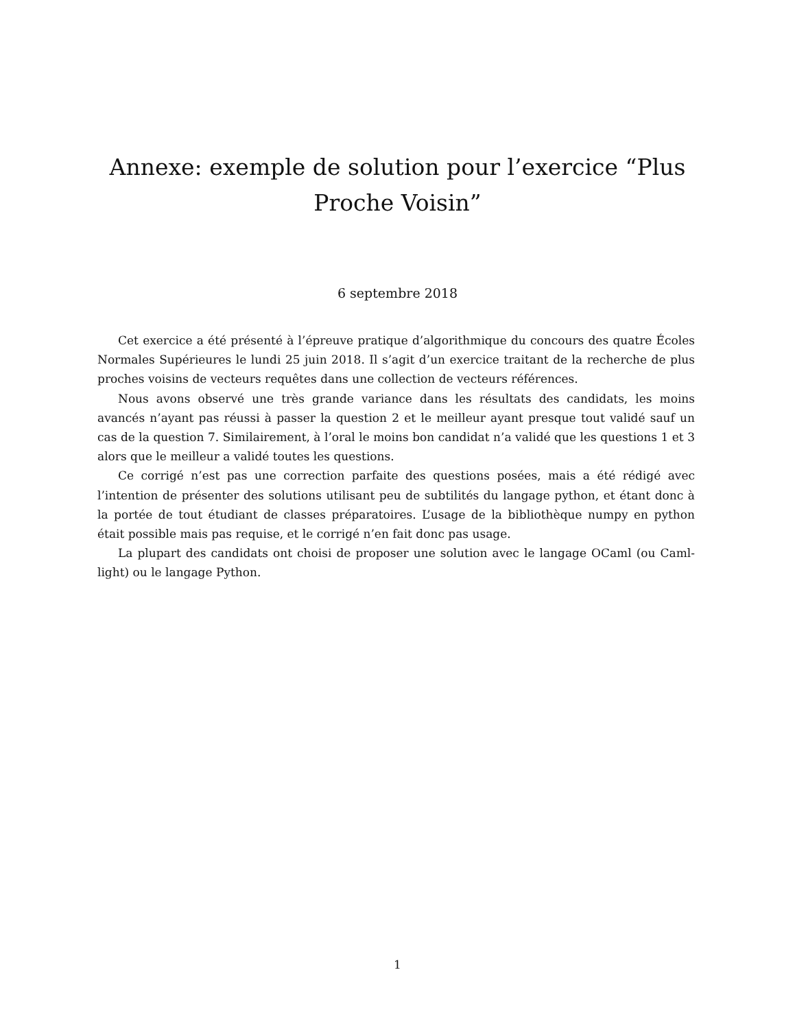Annexe: exemple de solution pour l’exercice “Plus Proche Voisin”
6 septembre 2018
Cet exercice a été présenté à l’épreuve pratique d’algorithmique du concours des quatre Écoles Normales Supérieures le lundi 25 juin 2018. Il s’agit d’un exercice traitant de la recherche de plus proches voisins de vecteurs requêtes dans une collection de vecteurs références.
Nous avons observé une très grande variance dans les résultats des candidats, les moins avancés n’ayant pas réussi à passer la question 2 et le meilleur ayant presque tout validé sauf un cas de la question 7. Similairement, à l’oral le moins bon candidat n’a validé que les questions 1 et 3 alors que le meilleur a validé toutes les questions.
Ce corrigé n’est pas une correction parfaite des questions posées, mais a été rédigé avec l’intention de présenter des solutions utilisant peu de subtilités du langage python, et étant donc à la portée de tout étudiant de classes préparatoires. L’usage de la bibliothèque numpy en python était possible mais pas requise, et le corrigé n’en fait donc pas usage.
La plupart des candidats ont choisi de proposer une solution avec le langage OCaml (ou Caml-light) ou le langage Python.
1